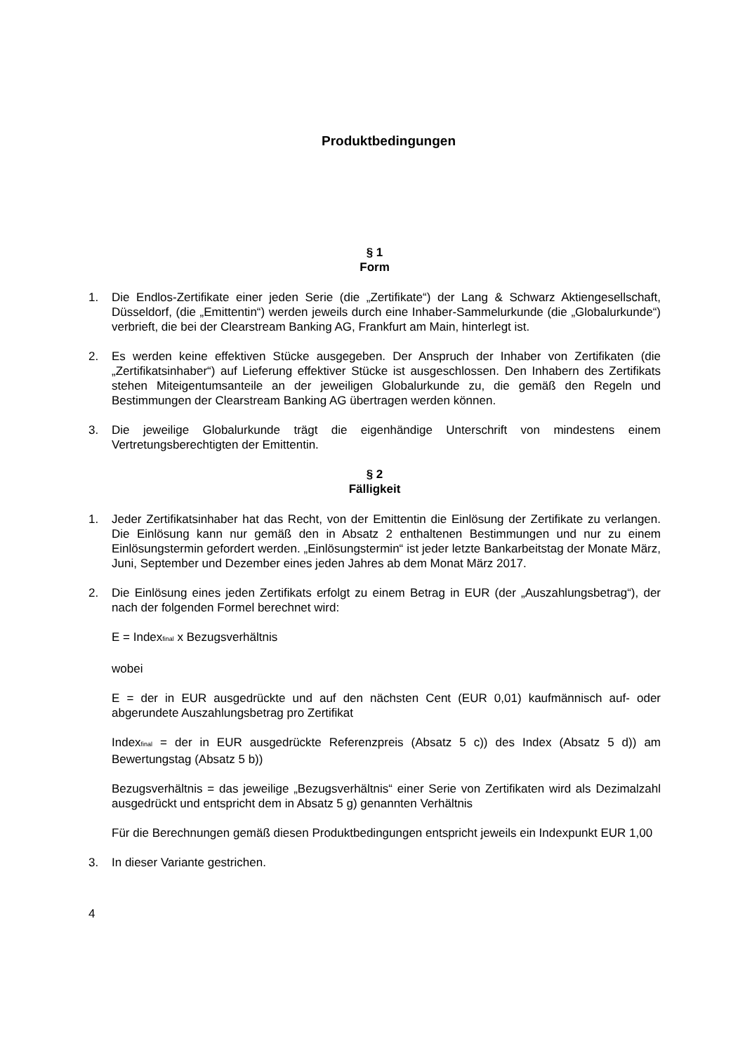Produktbedingungen
§ 1
Form
1. Die Endlos-Zertifikate einer jeden Serie (die „Zertifikate“) der Lang & Schwarz Aktiengesellschaft, Düsseldorf, (die „Emittentin“) werden jeweils durch eine Inhaber-Sammelurkunde (die „Globalurkunde“) verbrieft, die bei der Clearstream Banking AG, Frankfurt am Main, hinterlegt ist.
2. Es werden keine effektiven Stücke ausgegeben. Der Anspruch der Inhaber von Zertifikaten (die „Zertifikatsinhaber“) auf Lieferung effektiver Stücke ist ausgeschlossen. Den Inhabern des Zertifikats stehen Miteigentumsanteile an der jeweiligen Globalurkunde zu, die gemäß den Regeln und Bestimmungen der Clearstream Banking AG übertragen werden können.
3. Die jeweilige Globalurkunde trägt die eigenhändige Unterschrift von mindestens einem Vertretungsberechtigten der Emittentin.
§ 2
Fälligkeit
1. Jeder Zertifikatsinhaber hat das Recht, von der Emittentin die Einlösung der Zertifikate zu verlangen. Die Einlösung kann nur gemäß den in Absatz 2 enthaltenen Bestimmungen und nur zu einem Einlösungstermin gefordert werden. „Einlösungstermin“ ist jeder letzte Bankarbeitstag der Monate März, Juni, September und Dezember eines jeden Jahres ab dem Monat März 2017.
2. Die Einlösung eines jeden Zertifikats erfolgt zu einem Betrag in EUR (der „Auszahlungsbetrag“), der nach der folgenden Formel berechnet wird:
E = Index<sub>final</sub> x Bezugsverhältnis
wobei
E = der in EUR ausgedrückte und auf den nächsten Cent (EUR 0,01) kaufmännisch auf- oder abgerundete Auszahlungsbetrag pro Zertifikat
Index<sub>final</sub> = der in EUR ausgedrückte Referenzpreis (Absatz 5 c)) des Index (Absatz 5 d)) am Bewertungstag (Absatz 5 b))
Bezugsverhältnis = das jeweilige „Bezugsverhältnis“ einer Serie von Zertifikaten wird als Dezimalzahl ausgedrückt und entspricht dem in Absatz 5 g) genannten Verhältnis
Für die Berechnungen gemäß diesen Produktbedingungen entspricht jeweils ein Indexpunkt EUR 1,00
3. In dieser Variante gestrichen.
4